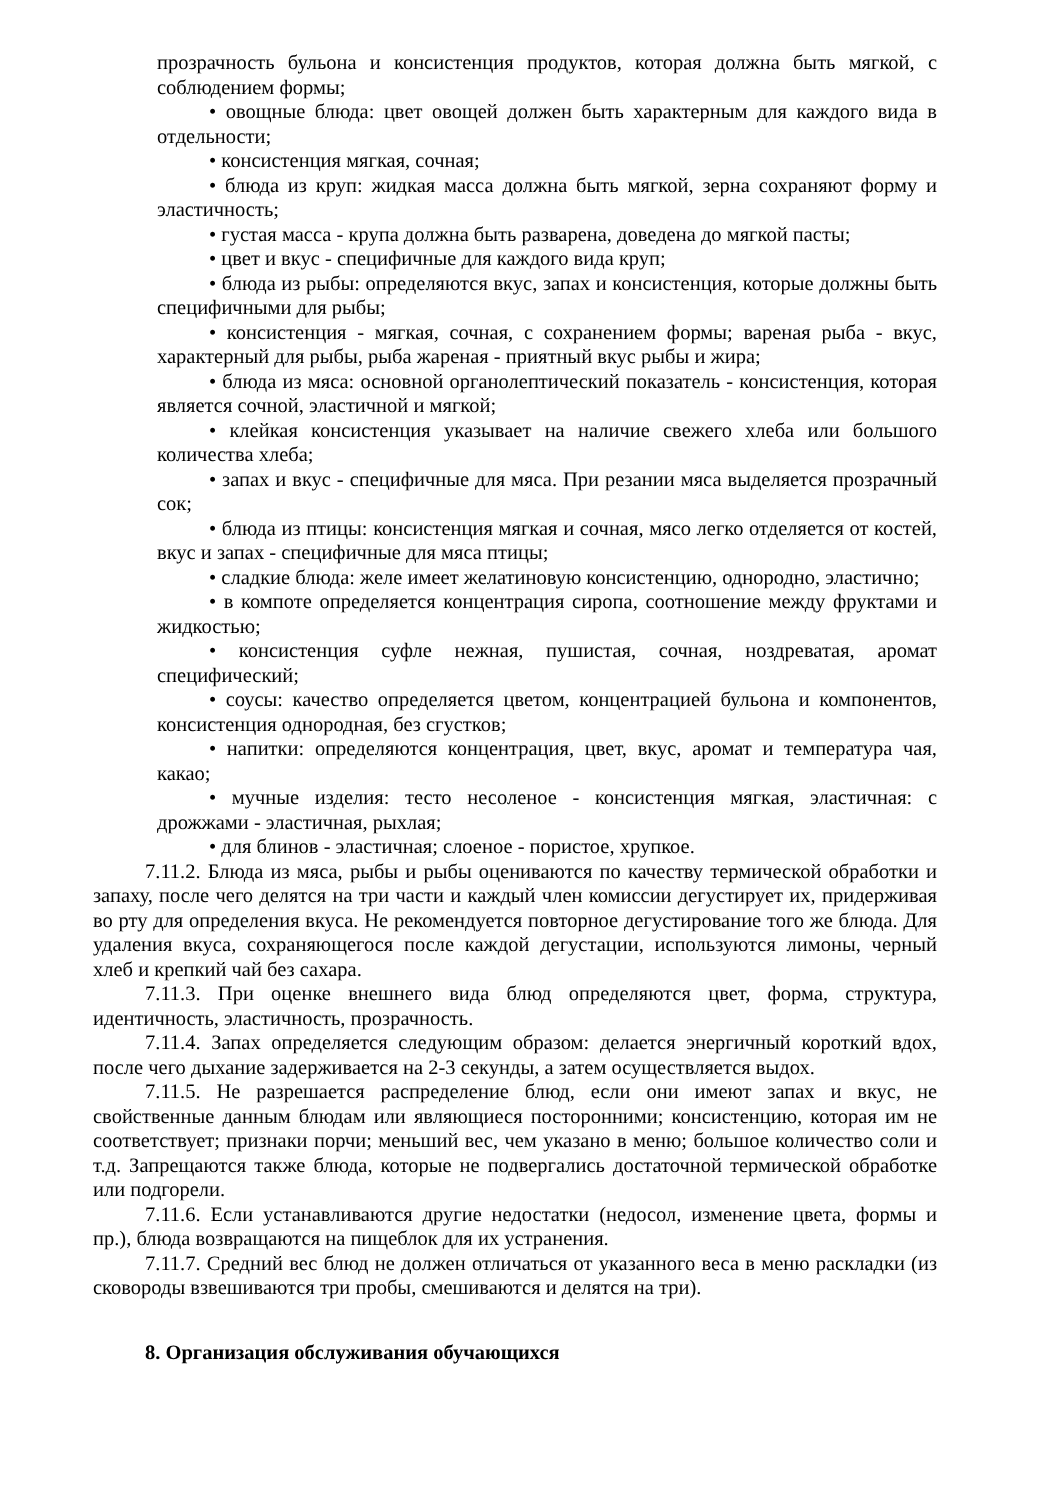прозрачность бульона и консистенция продуктов, которая должна быть мягкой, с соблюдением формы;
• овощные блюда: цвет овощей должен быть характерным для каждого вида в отдельности;
• консистенция мягкая, сочная;
• блюда из круп: жидкая масса должна быть мягкой, зерна сохраняют форму и эластичность;
• густая масса - крупа должна быть разварена, доведена до мягкой пасты;
• цвет и вкус - специфичные для каждого вида круп;
• блюда из рыбы: определяются вкус, запах и консистенция, которые должны быть специфичными для рыбы;
• консистенция - мягкая, сочная, с сохранением формы; вареная рыба - вкус, характерный для рыбы, рыба жареная - приятный вкус рыбы и жира;
• блюда из мяса: основной органолептический показатель - консистенция, которая является сочной, эластичной и мягкой;
• клейкая консистенция указывает на наличие свежего хлеба или большого количества хлеба;
• запах и вкус - специфичные для мяса. При резании мяса выделяется прозрачный сок;
• блюда из птицы: консистенция мягкая и сочная, мясо легко отделяется от костей, вкус и запах - специфичные для мяса птицы;
• сладкие блюда: желе имеет желатиновую консистенцию, однородно, эластично;
• в компоте определяется концентрация сиропа, соотношение между фруктами и жидкостью;
• консистенция суфле нежная, пушистая, сочная, ноздреватая, аромат специфический;
• соусы: качество определяется цветом, концентрацией бульона и компонентов, консистенция однородная, без сгустков;
• напитки: определяются концентрация, цвет, вкус, аромат и температура чая, какао;
• мучные изделия: тесто несоленое - консистенция мягкая, эластичная: с дрожжами - эластичная, рыхлая;
• для блинов - эластичная; слоеное - пористое, хрупкое.
7.11.2. Блюда из мяса, рыбы и рыбы оцениваются по качеству термической обработки и запаху, после чего делятся на три части и каждый член комиссии дегустирует их, придерживая во рту для определения вкуса. Не рекомендуется повторное дегустирование того же блюда. Для удаления вкуса, сохраняющегося после каждой дегустации, используются лимоны, черный хлеб и крепкий чай без сахара.
7.11.3. При оценке внешнего вида блюд определяются цвет, форма, структура, идентичность, эластичность, прозрачность.
7.11.4. Запах определяется следующим образом: делается энергичный короткий вдох, после чего дыхание задерживается на 2-3 секунды, а затем осуществляется выдох.
7.11.5. Не разрешается распределение блюд, если они имеют запах и вкус, не свойственные данным блюдам или являющиеся посторонними; консистенцию, которая им не соответствует; признаки порчи; меньший вес, чем указано в меню; большое количество соли и т.д. Запрещаются также блюда, которые не подвергались достаточной термической обработке или подгорели.
7.11.6. Если устанавливаются другие недостатки (недосол, изменение цвета, формы и пр.), блюда возвращаются на пищеблок для их устранения.
7.11.7. Средний вес блюд не должен отличаться от указанного веса в меню раскладки (из сковороды взвешиваются три пробы, смешиваются и делятся на три).
8. Организация обслуживания обучающихся